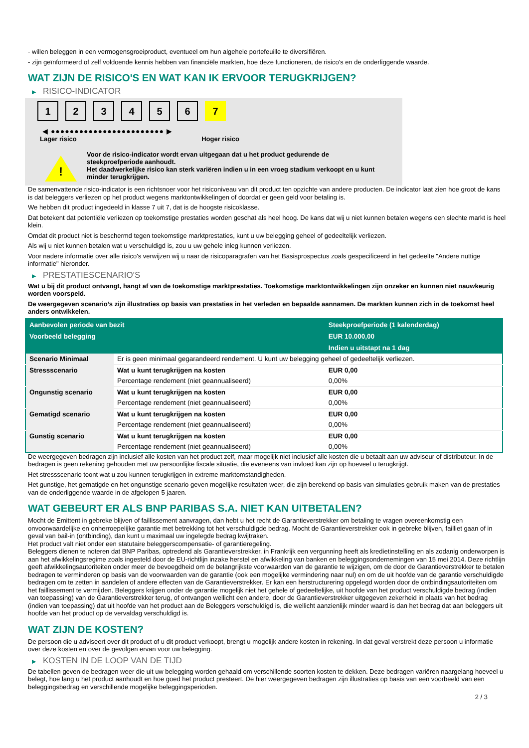- willen beleggen in een vermogensgroeiproduct, eventueel om hun algehele portefeuille te diversifiëren.
- zijn geïnformeerd of zelf voldoende kennis hebben van financiële markten, hoe deze functioneren, de risico's en de onderliggende waarde.
WAT ZIJN DE RISICO'S EN WAT KAN IK ERVOOR TERUGKRIJGEN?
▶ RISICO-INDICATOR
1 2 3 4 5 6 7
◀ ●●●●●●●●●●●●●●●●●●●●●●●● ▶
Lager risico Hoger risico
!
Voor de risico-indicator wordt ervan uitgegaan dat u het product gedurende de steekproefperiode aanhoudt.
Het daadwerkelijke risico kan sterk variëren indien u in een vroeg stadium verkoopt en u kunt minder terugkrijgen.
De samenvattende risico-indicator is een richtsnoer voor het risiconiveau van dit product ten opzichte van andere producten. De indicator laat zien hoe groot de kans is dat beleggers verliezen op het product wegens marktontwikkelingen of doordat er geen geld voor betaling is.
We hebben dit product ingedeeld in klasse 7 uit 7, dat is de hoogste risicoklasse.
Dat betekent dat potentiële verliezen op toekomstige prestaties worden geschat als heel hoog. De kans dat wij u niet kunnen betalen wegens een slechte markt is heel klein.
Omdat dit product niet is beschermd tegen toekomstige marktprestaties, kunt u uw belegging geheel of gedeeltelijk verliezen.
Als wij u niet kunnen betalen wat u verschuldigd is, zou u uw gehele inleg kunnen verliezen.
Voor nadere informatie over alle risico's verwijzen wij u naar de risicoparagrafen van het Basisprospectus zoals gespecificeerd in het gedeelte "Andere nuttige informatie" hieronder.
▶ PRESTATIESCENARIO'S
Wat u bij dit product ontvangt, hangt af van de toekomstige marktprestaties. Toekomstige marktontwikkelingen zijn onzeker en kunnen niet nauwkeurig worden voorspeld.
De weergegeven scenario’s zijn illustraties op basis van prestaties in het verleden en bepaalde aannamen. De markten kunnen zich in de toekomst heel anders ontwikkelen.
| Aanbevolen periode van bezit | | Steekproefperiode (1 kalenderdag) |
| --- | --- | --- |
| Voorbeeld belegging | | EUR 10.000,00 |
| | | Indien u uitstapt na 1 dag |
| Scenario Minimaal | Er is geen minimaal gegarandeerd rendement. U kunt uw belegging geheel of gedeeltelijk verliezen. | |
| Stressscenario | Wat u kunt terugkrijgen na kosten | EUR 0,00 |
| | Percentage rendement (niet geannualiseerd) | 0,00% |
| Ongunstig scenario | Wat u kunt terugkrijgen na kosten | EUR 0,00 |
| | Percentage rendement (niet geannualiseerd) | 0,00% |
| Gematigd scenario | Wat u kunt terugkrijgen na kosten | EUR 0,00 |
| | Percentage rendement (niet geannualiseerd) | 0,00% |
| Gunstig scenario | Wat u kunt terugkrijgen na kosten | EUR 0,00 |
| | Percentage rendement (niet geannualiseerd) | 0,00% |
De weergegeven bedragen zijn inclusief alle kosten van het product zelf, maar mogelijk niet inclusief alle kosten die u betaalt aan uw adviseur of distributeur. In de bedragen is geen rekening gehouden met uw persoonlijke fiscale situatie, die eveneens van invloed kan zijn op hoeveel u terugkrijgt.
Het stressscenario toont wat u zou kunnen terugkrijgen in extreme marktomstandigheden.
Het gunstige, het gematigde en het ongunstige scenario geven mogelijke resultaten weer, die zijn berekend op basis van simulaties gebruik maken van de prestaties van de onderliggende waarde in de afgelopen 5 jaaren.
WAT GEBEURT ER ALS BNP PARIBAS S.A. NIET KAN UITBETALEN?
Mocht de Emittent in gebreke blijven of faillissement aanvragen, dan hebt u het recht de Garantieverstrekker om betaling te vragen overeenkomstig een onvoorwaardelijke en onherroepelijke garantie met betrekking tot het verschuldigde bedrag. Mocht de Garantieverstrekker ook in gebreke blijven, failliet gaan of in geval van bail-in (ontbinding), dan kunt u maximaal uw ingelegde bedrag kwijtraken.
Het product valt niet onder een statutaire beleggerscompensatie- of garantieregeling.
Beleggers dienen te noteren dat BNP Paribas, optredend als Garantieverstrekker, in Frankrijk een vergunning heeft als kredietinstelling en als zodanig onderworpen is aan het afwikkelingsregime zoals ingesteld door de EU-richtlijn inzake herstel en afwikkeling van banken en beleggingsondernemingen van 15 mei 2014. Deze richtlijn geeft afwikkelingsautoriteiten onder meer de bevoegdheid om de belangrijkste voorwaarden van de garantie te wijzigen, om de door de Garantieverstrekker te betalen bedragen te verminderen op basis van de voorwaarden van de garantie (ook een mogelijke vermindering naar nul) en om de uit hoofde van de garantie verschuldigde bedragen om te zetten in aandelen of andere effecten van de Garantieverstrekker. Er kan een herstructurering opgelegd worden door de ontbindingsautoriteiten om het faillissement te vermijden. Beleggers krijgen onder de garantie mogelijk niet het gehele of gedeeltelijke, uit hoofde van het product verschuldigde bedrag (indien van toepassing) van de Garantieverstrekker terug, of ontvangen wellicht een andere, door de Garantieverstrekker uitgegeven zekerheid in plaats van het bedrag (indien van toepassing) dat uit hoofde van het product aan de Beleggers verschuldigd is, die wellicht aanzienlijk minder waard is dan het bedrag dat aan beleggers uit hoofde van het product op de vervaldag verschuldigd is.
WAT ZIJN DE KOSTEN?
De persoon die u adviseert over dit product of u dit product verkoopt, brengt u mogelijk andere kosten in rekening. In dat geval verstrekt deze persoon u informatie over deze kosten en over de gevolgen ervan voor uw belegging.
▶ KOSTEN IN DE LOOP VAN DE TIJD
De tabellen geven de bedragen weer die uit uw belegging worden gehaald om verschillende soorten kosten te dekken. Deze bedragen variëren naargelang hoeveel u belegt, hoe lang u het product aanhoudt en hoe goed het product presteert. De hier weergegeven bedragen zijn illustraties op basis van een voorbeeld van een beleggingsbedrag en verschillende mogelijke beleggingsperioden.
2 / 3